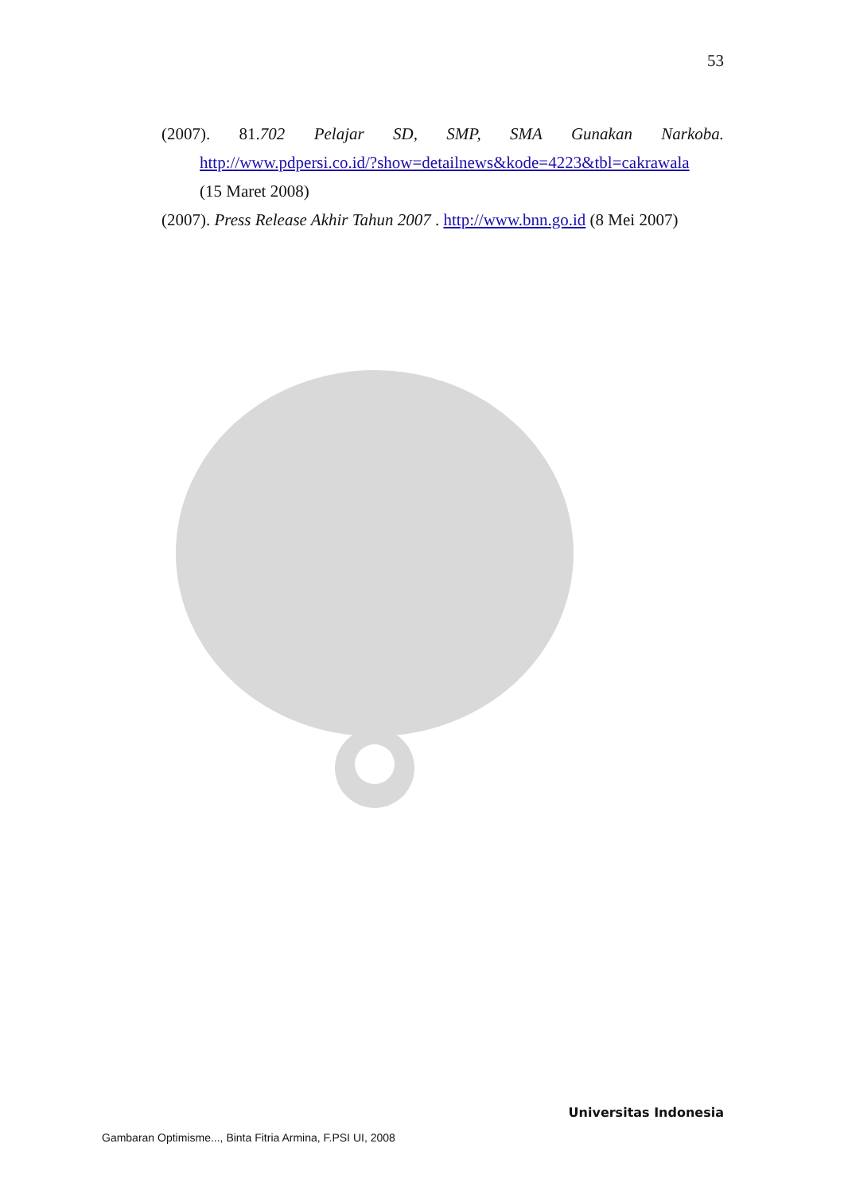53
(2007). 81.702 Pelajar SD, SMP, SMA Gunakan Narkoba.
http://www.pdpersi.co.id/?show=detailnews&kode=4223&tbl=cakrawala
(15 Maret 2008)
(2007). Press Release Akhir Tahun 2007 . http://www.bnn.go.id (8 Mei 2007)
Universitas Indonesia
Gambaran Optimisme..., Binta Fitria Armina, F.PSI UI, 2008